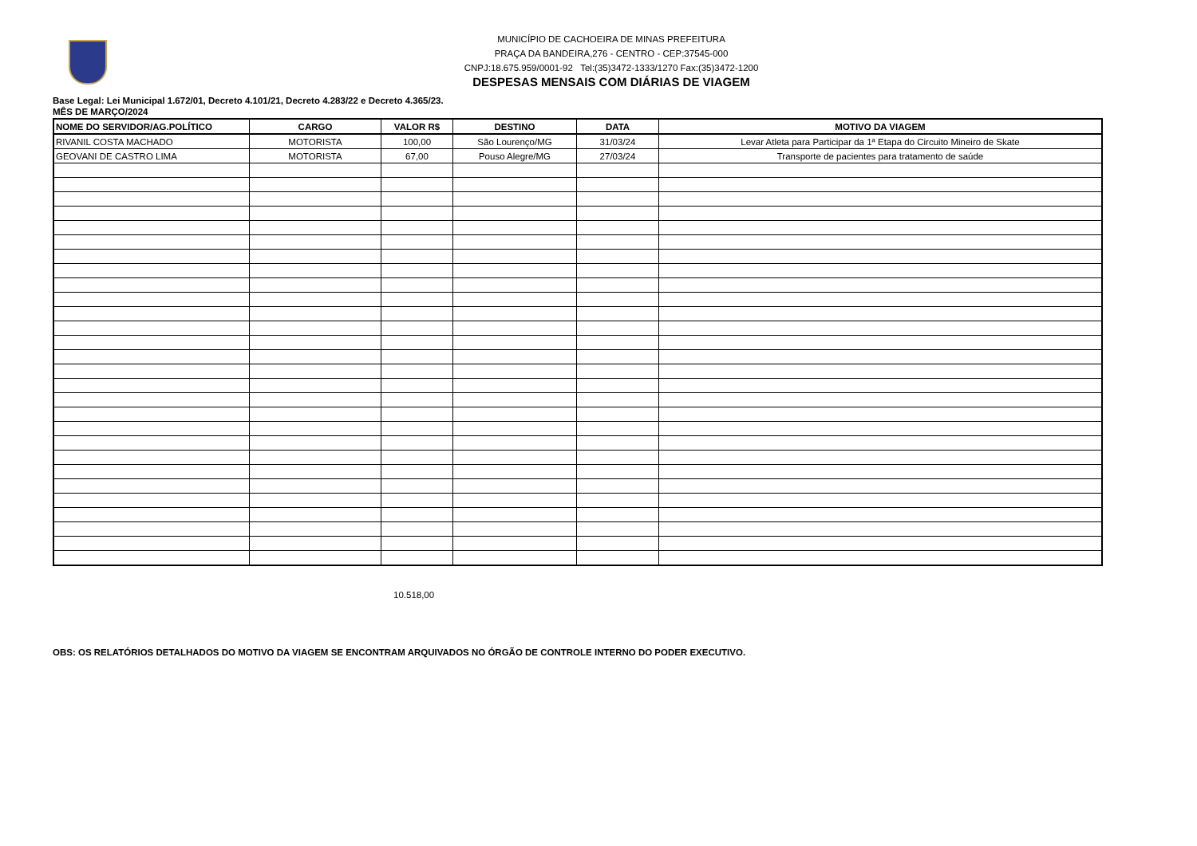MUNICÍPIO DE CACHOEIRA DE MINAS PREFEITURA
PRAÇA DA BANDEIRA,276 - CENTRO - CEP:37545-000
CNPJ:18.675.959/0001-92 Tel:(35)3472-1333/1270 Fax:(35)3472-1200
DESPESAS MENSAIS COM DIÁRIAS DE VIAGEM
Base Legal: Lei Municipal 1.672/01, Decreto 4.101/21, Decreto 4.283/22 e Decreto 4.365/23.
MÊS DE MARÇO/2024
| NOME DO SERVIDOR/AG.POLÍTICO | CARGO | VALOR R$ | DESTINO | DATA | MOTIVO DA VIAGEM |
| --- | --- | --- | --- | --- | --- |
| RIVANIL COSTA MACHADO | MOTORISTA | 100,00 | São Lourenço/MG | 31/03/24 | Levar Atleta para Participar da 1ª Etapa do Circuito Mineiro de Skate |
| GEOVANI DE CASTRO LIMA | MOTORISTA | 67,00 | Pouso Alegre/MG | 27/03/24 | Transporte de pacientes para tratamento de saúde |
10.518,00
OBS: OS RELATÓRIOS DETALHADOS DO MOTIVO DA VIAGEM SE ENCONTRAM ARQUIVADOS NO ÓRGÃO DE CONTROLE INTERNO DO PODER EXECUTIVO.